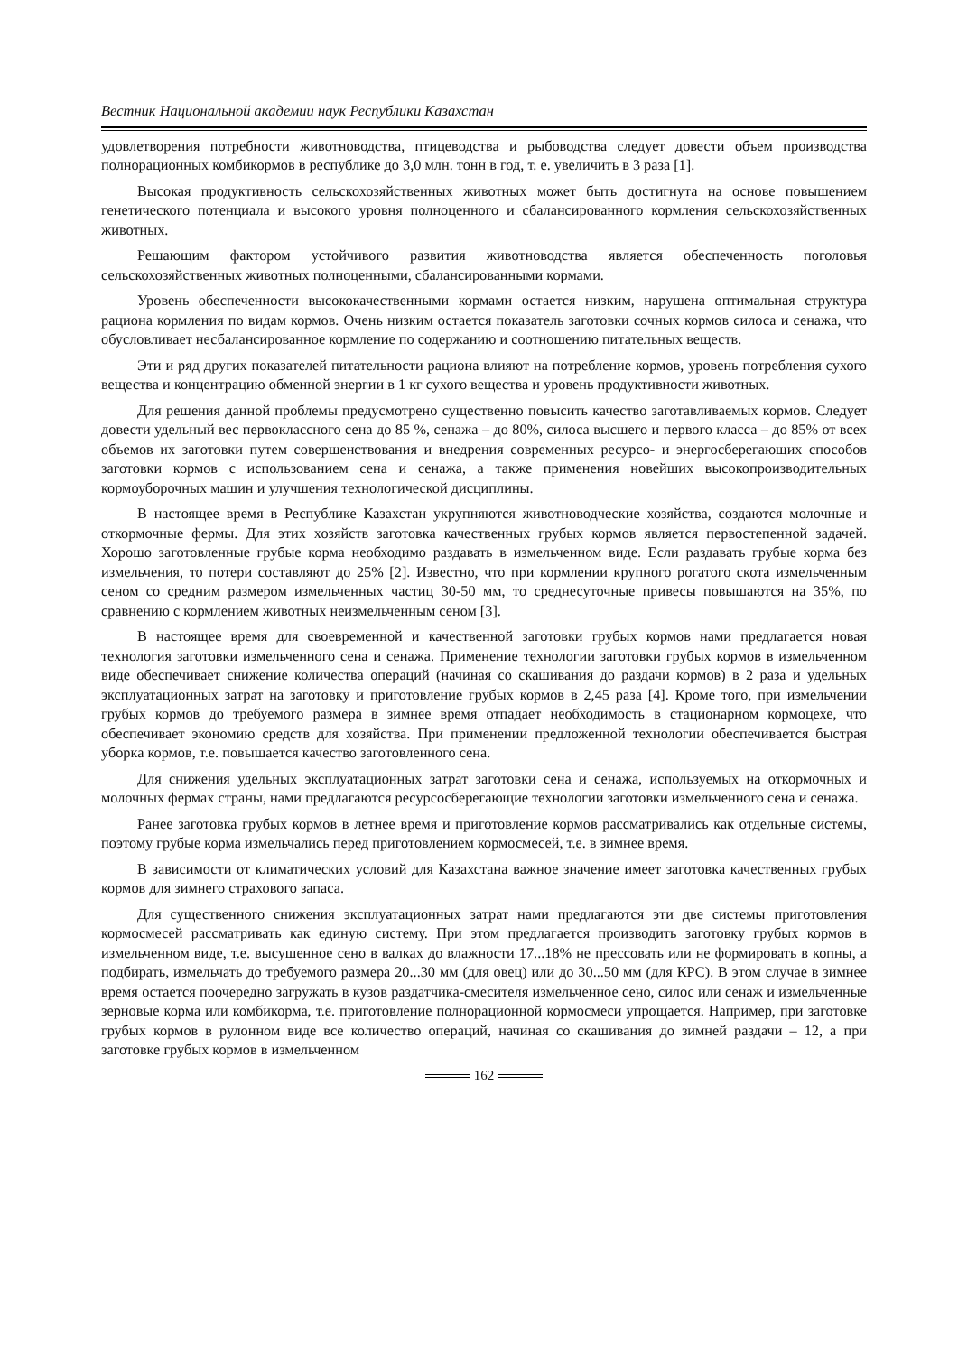Вестник Национальной академии наук Республики Казахстан
удовлетворения потребности животноводства, птицеводства и рыбоводства следует довести объем производства полнорационных комбикормов в республике до 3,0 млн. тонн в год, т. е. увеличить в 3 раза [1].
Высокая продуктивность сельскохозяйственных животных может быть достигнута на основе повышением генетического потенциала и высокого уровня полноценного и сбалансированного кормления сельскохозяйственных животных.
Решающим фактором устойчивого развития животноводства является обеспеченность поголовья сельскохозяйственных животных полноценными, сбалансированными кормами.
Уровень обеспеченности высококачественными кормами остается низким, нарушена оптимальная структура рациона кормления по видам кормов. Очень низким остается показатель заготовки сочных кормов силоса и сенажа, что обусловливает несбалансированное кормление по содержанию и соотношению питательных веществ.
Эти и ряд других показателей питательности рациона влияют на потребление кормов, уровень потребления сухого вещества и концентрацию обменной энергии в 1 кг сухого вещества и уровень продуктивности животных.
Для решения данной проблемы предусмотрено существенно повысить качество заготавливаемых кормов. Следует довести удельный вес первоклассного сена до 85 %, сенажа – до 80%, силоса высшего и первого класса – до 85% от всех объемов их заготовки путем совершенствования и внедрения современных ресурсо- и энергосберегающих способов заготовки кормов с использованием сена и сенажа, а также применения новейших высокопроизводительных кормоуборочных машин и улучшения технологической дисциплины.
В настоящее время в Республике Казахстан укрупняются животноводческие хозяйства, создаются молочные и откормочные фермы. Для этих хозяйств заготовка качественных грубых кормов является первостепенной задачей. Хорошо заготовленные грубые корма необходимо раздавать в измельченном виде. Если раздавать грубые корма без измельчения, то потери составляют до 25% [2]. Известно, что при кормлении крупного рогатого скота измельченным сеном со средним размером измельченных частиц 30-50 мм, то среднесуточные привесы повышаются на 35%, по сравнению с кормлением животных неизмельченным сеном [3].
В настоящее время для своевременной и качественной заготовки грубых кормов нами предлагается новая технология заготовки измельченного сена и сенажа. Применение технологии заготовки грубых кормов в измельченном виде обеспечивает снижение количества операций (начиная со скашивания до раздачи кормов) в 2 раза и удельных эксплуатационных затрат на заготовку и приготовление грубых кормов в 2,45 раза [4]. Кроме того, при измельчении грубых кормов до требуемого размера в зимнее время отпадает необходимость в стационарном кормоцехе, что обеспечивает экономию средств для хозяйства. При применении предложенной технологии обеспечивается быстрая уборка кормов, т.е. повышается качество заготовленного сена.
Для снижения удельных эксплуатационных затрат заготовки сена и сенажа, используемых на откормочных и молочных фермах страны, нами предлагаются ресурсосберегающие технологии заготовки измельченного сена и сенажа.
Ранее заготовка грубых кормов в летнее время и приготовление кормов рассматривались как отдельные системы, поэтому грубые корма измельчались перед приготовлением кормосмесей, т.е. в зимнее время.
В зависимости от климатических условий для Казахстана важное значение имеет заготовка качественных грубых кормов для зимнего страхового запаса.
Для существенного снижения эксплуатационных затрат нами предлагаются эти две системы приготовления кормосмесей рассматривать как единую систему. При этом предлагается производить заготовку грубых кормов в измельченном виде, т.е. высушенное сено в валках до влажности 17...18% не прессовать или не формировать в копны, а подбирать, измельчать до требуемого размера 20...30 мм (для овец) или до 30...50 мм (для КРС). В этом случае в зимнее время остается поочередно загружать в кузов раздатчика-смесителя измельченное сено, силос или сенаж и измельченные зерновые корма или комбикорма, т.е. приготовление полнорационной кормосмеси упрощается. Например, при заготовке грубых кормов в рулонном виде все количество операций, начиная со скашивания до зимней раздачи – 12, а при заготовке грубых кормов в измельченном
162